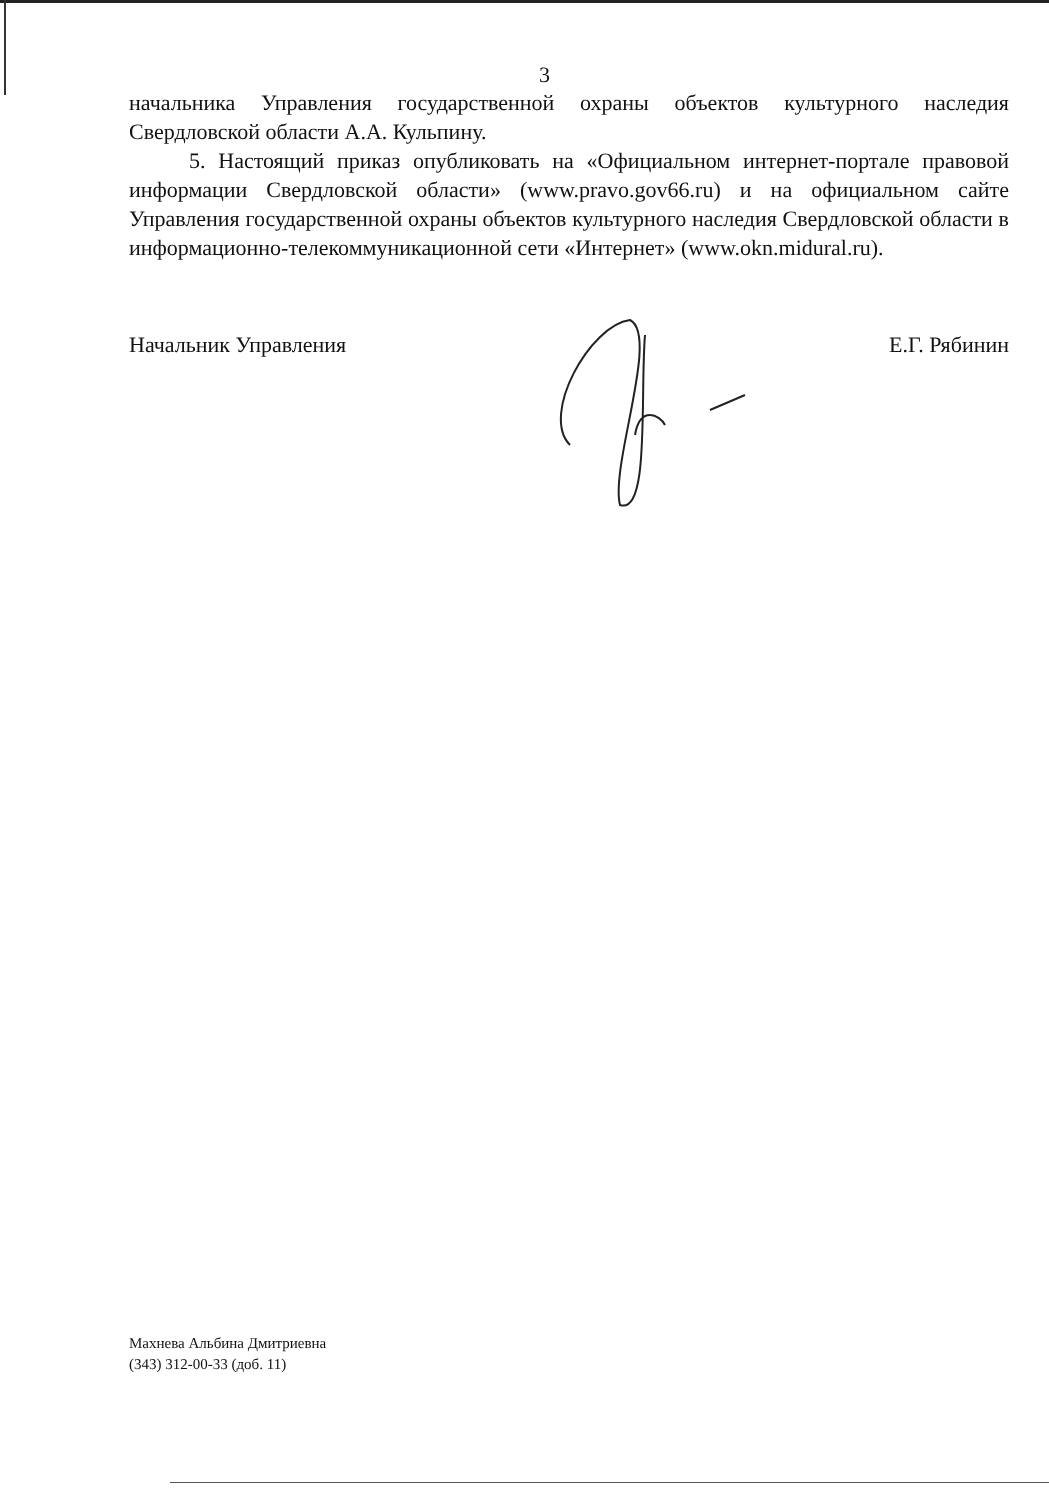3
начальника Управления государственной охраны объектов культурного наследия Свердловской области А.А. Кульпину.
5. Настоящий приказ опубликовать на «Официальном интернет-портале правовой информации Свердловской области» (www.pravo.gov66.ru) и на официальном сайте Управления государственной охраны объектов культурного наследия Свердловской области в информационно-телекоммуникационной сети «Интернет» (www.okn.midural.ru).
Начальник Управления Е.Г. Рябинин
Махнева Альбина Дмитриевна
(343) 312-00-33 (доб. 11)